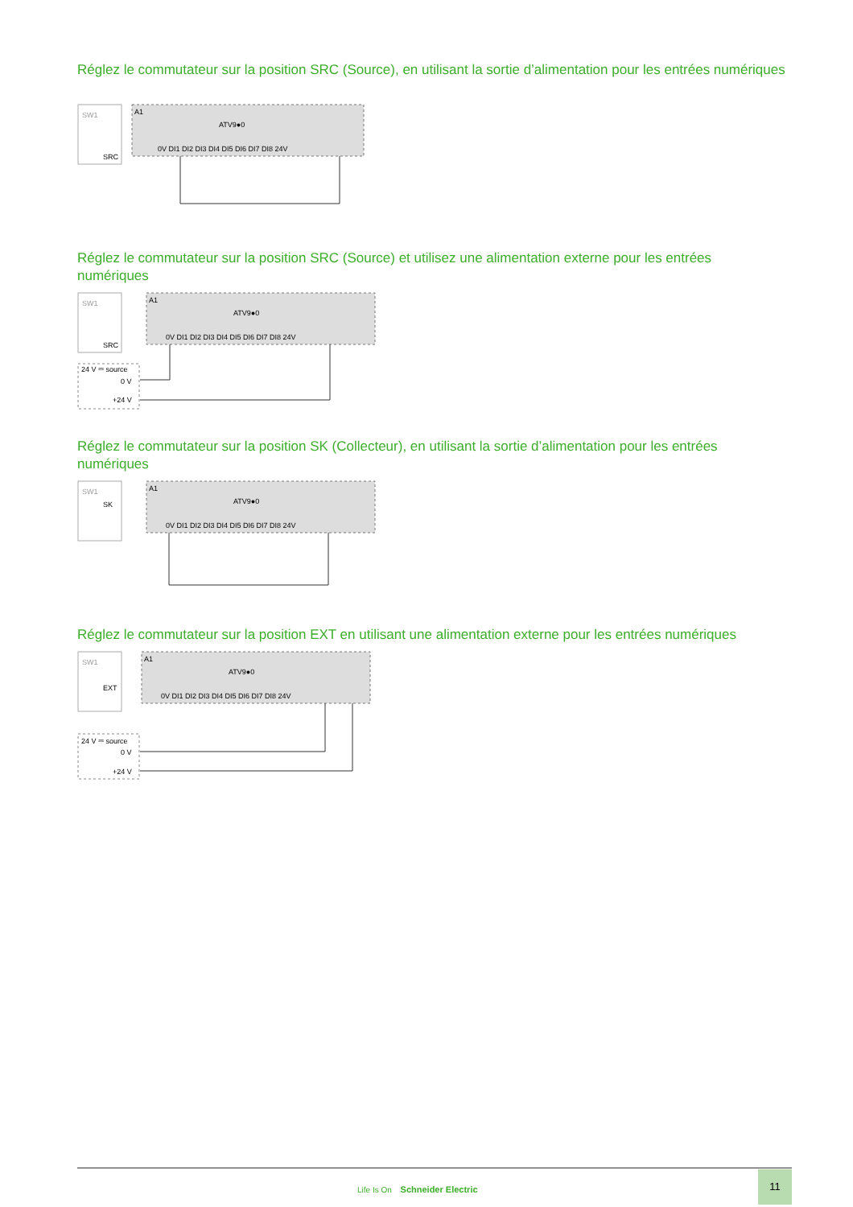Réglez le commutateur sur la position SRC (Source), en utilisant la sortie d’alimentation pour les entrées numériques
SW1
SRC
A1
ATV9●0
0V DI1 DI2 DI3 DI4 DI5 DI6 DI7 DI8 24V
Réglez le commutateur sur la position SRC (Source) et utilisez une alimentation externe pour les entrées numériques
SW1
SRC
A1
ATV9●0
0V DI1 DI2 DI3 DI4 DI5 DI6 DI7 DI8 24V
24 V ⎓ source
0 V
+24 V
Réglez le commutateur sur la position SK (Collecteur), en utilisant la sortie d’alimentation pour les entrées numériques
SW1
SK
A1
ATV9●0
0V DI1 DI2 DI3 DI4 DI5 DI6 DI7 DI8 24V
Réglez le commutateur sur la position EXT en utilisant une alimentation externe pour les entrées numériques
SW1
EXT
A1
ATV9●0
0V DI1 DI2 DI3 DI4 DI5 DI6 DI7 DI8 24V
24 V ⎓ source
0 V
+24 V
Life Is On Schneider Electric
11